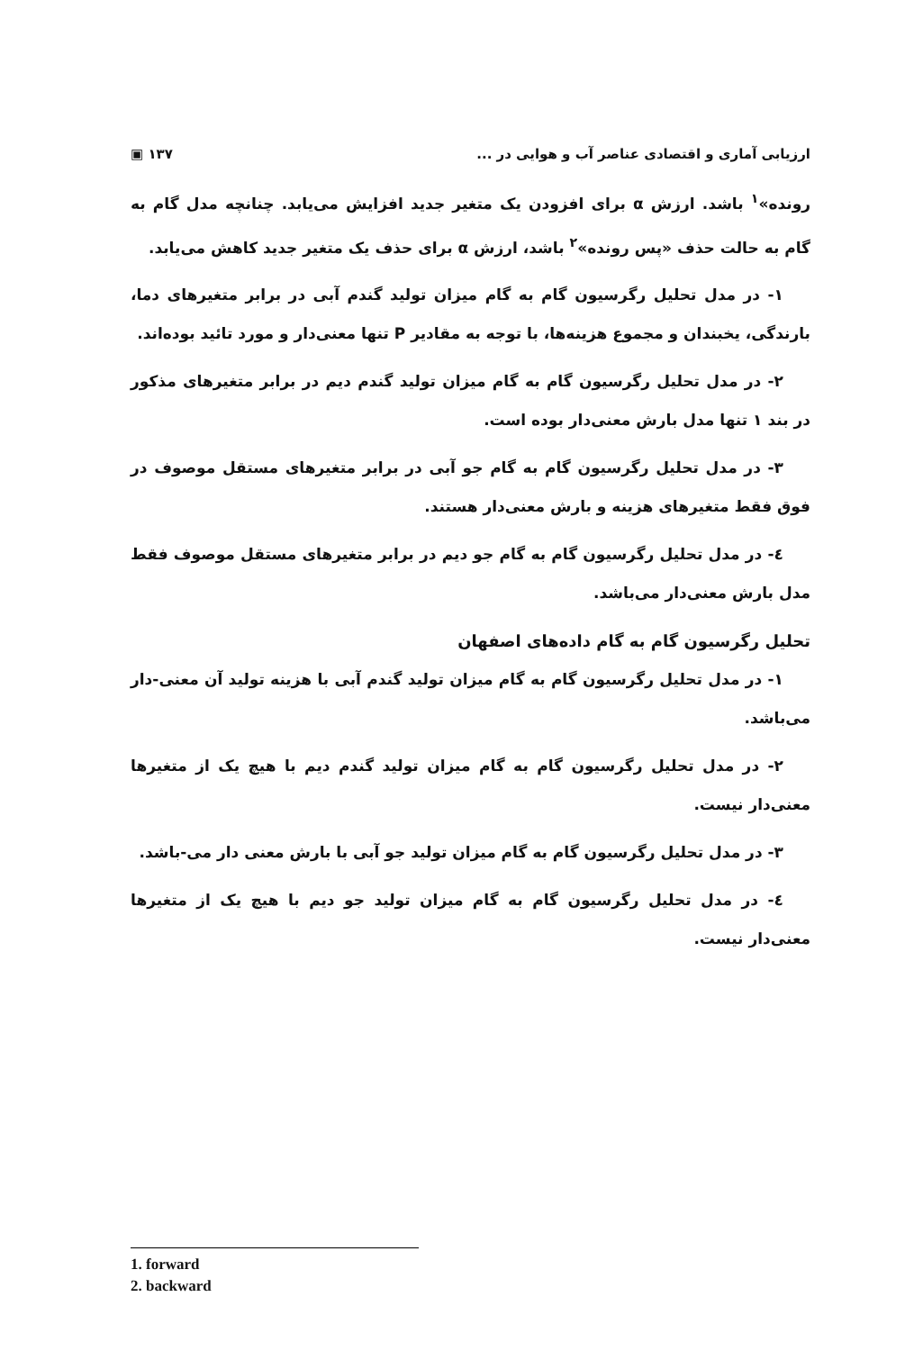ارزیابی آماری و اقتصادی عناصر آب و هوایی در ... ۱۳۷ ▣
رونده»<sup>۱</sup> باشد. ارزش α برای افزودن یک متغیر جدید افزایش می‌یابد. چنانچه مدل گام به گام به حالت حذف «پس رونده»<sup>۲</sup> باشد، ارزش α برای حذف یک متغیر جدید کاهش می‌یابد.
۱- در مدل تحلیل رگرسیون گام به گام میزان تولید گندم آبی در برابر متغیرهای دما، بارندگی، یخبندان و مجموع هزینه‌ها، با توجه به مقادیر P تنها معنی‌دار و مورد تائید بوده‌اند.
۲- در مدل تحلیل رگرسیون گام به گام میزان تولید گندم دیم در برابر متغیرهای مذکور در بند ۱ تنها مدل بارش معنی‌دار بوده است.
۳- در مدل تحلیل رگرسیون گام به گام جو آبی در برابر متغیرهای مستقل موصوف در فوق فقط متغیرهای هزینه و بارش معنی‌دار هستند.
٤- در مدل تحلیل رگرسیون گام به گام جو دیم در برابر متغیرهای مستقل موصوف فقط مدل بارش معنی‌دار می‌باشد.
تحلیل رگرسیون گام به گام داده‌های اصفهان
۱- در مدل تحلیل رگرسیون گام به گام میزان تولید گندم آبی با هزینه تولید آن معنی-دار می‌باشد.
۲- در مدل تحلیل رگرسیون گام به گام میزان تولید گندم دیم با هیچ یک از متغیرها معنی‌دار نیست.
۳- در مدل تحلیل رگرسیون گام به گام میزان تولید جو آبی با بارش معنی دار می-باشد.
٤- در مدل تحلیل رگرسیون گام به گام میزان تولید جو دیم با هیچ یک از متغیرها معنی‌دار نیست.
1. forward
2. backward